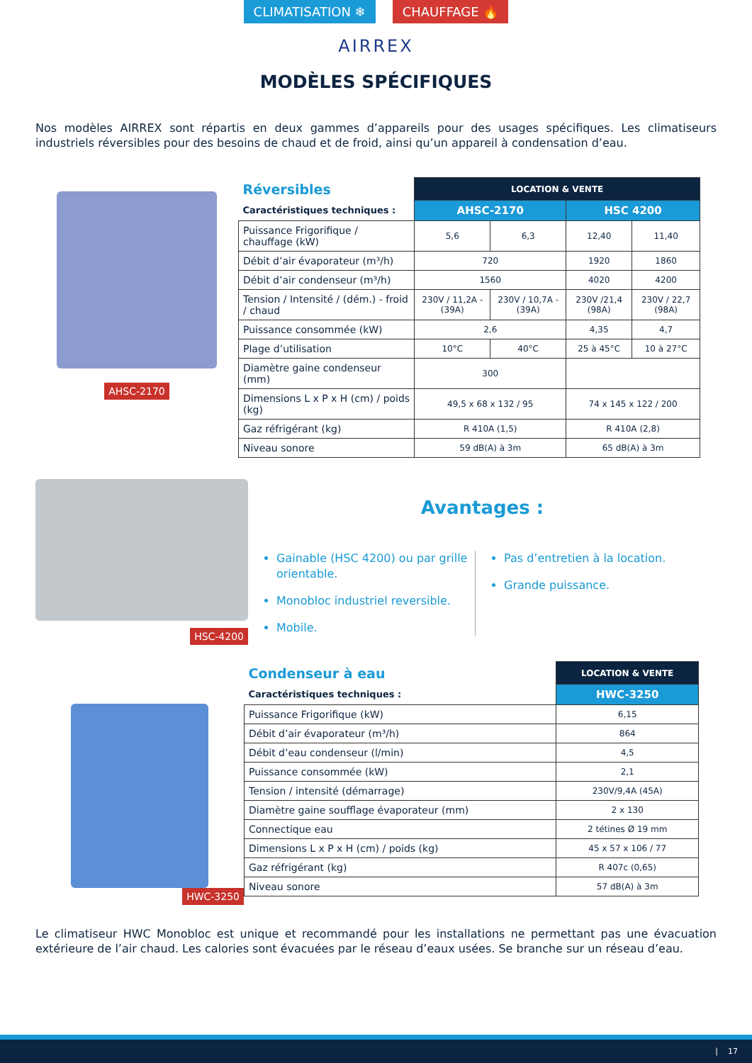CLIMATISATION ❄ CHAUFFAGE 🔥
AIRREX
MODÈLES SPÉCIFIQUES
Nos modèles AIRREX sont répartis en deux gammes d’appareils pour des usages spécifiques. Les climatiseurs industriels réversibles pour des besoins de chaud et de froid, ainsi qu’un appareil à condensation d’eau.
AHSC-2170
| Réversibles | LOCATION & VENTE | | | |
| Caractéristiques techniques : | AHSC-2170 | | HSC 4200 | |
| Puissance Frigorifique / chauffage (kW) | 5,6 | 6,3 | 12,40 | 11,40 |
| Débit d’air évaporateur (m³/h) | 720 | | 1920 | 1860 |
| Débit d’air condenseur (m³/h) | 1560 | | 4020 | 4200 |
| Tension / Intensité / (dém.) - froid / chaud | 230V / 11,2A - (39A) | 230V / 10,7A - (39A) | 230V /21,4 (98A) | 230V / 22,7 (98A) |
| Puissance consommée (kW) | 2,6 | | 4,35 | 4,7 |
| Plage d’utilisation | 10°C | 40°C | 25 à 45°C | 10 à 27°C |
| Diamètre gaine condenseur (mm) | 300 | | | |
| Dimensions L x P x H (cm) / poids (kg) | 49,5 x 68 x 132 / 95 | | 74 x 145 x 122 / 200 | |
| Gaz réfrigérant (kg) | R 410A (1,5) | | R 410A (2,8) | |
| Niveau sonore | 59 dB(A) à 3m | | 65 dB(A) à 3m | |
HSC-4200
Avantages :
Gainable (HSC 4200) ou par grille orientable.
Monobloc industriel reversible.
Mobile.
Pas d’entretien à la location.
Grande puissance.
HWC-3250
| Condenseur à eau | LOCATION & VENTE |
| Caractéristiques techniques : | HWC-3250 |
| Puissance Frigorifique (kW) | 6,15 |
| Débit d’air évaporateur (m³/h) | 864 |
| Débit d’eau condenseur (l/min) | 4,5 |
| Puissance consommée (kW) | 2,1 |
| Tension / intensité (démarrage) | 230V/9,4A (45A) |
| Diamètre gaine soufflage évaporateur (mm) | 2 x 130 |
| Connectique eau | 2 tétines Ø 19 mm |
| Dimensions L x P x H (cm) / poids (kg) | 45 x 57 x 106 / 77 |
| Gaz réfrigérant (kg) | R 407c (0,65) |
| Niveau sonore | 57 dB(A) à 3m |
Le climatiseur HWC Monobloc est unique et recommandé pour les installations ne permettant pas une évacuation extérieure de l’air chaud. Les calories sont évacuées par le réseau d’eaux usées. Se branche sur un réseau d’eau.
| 17